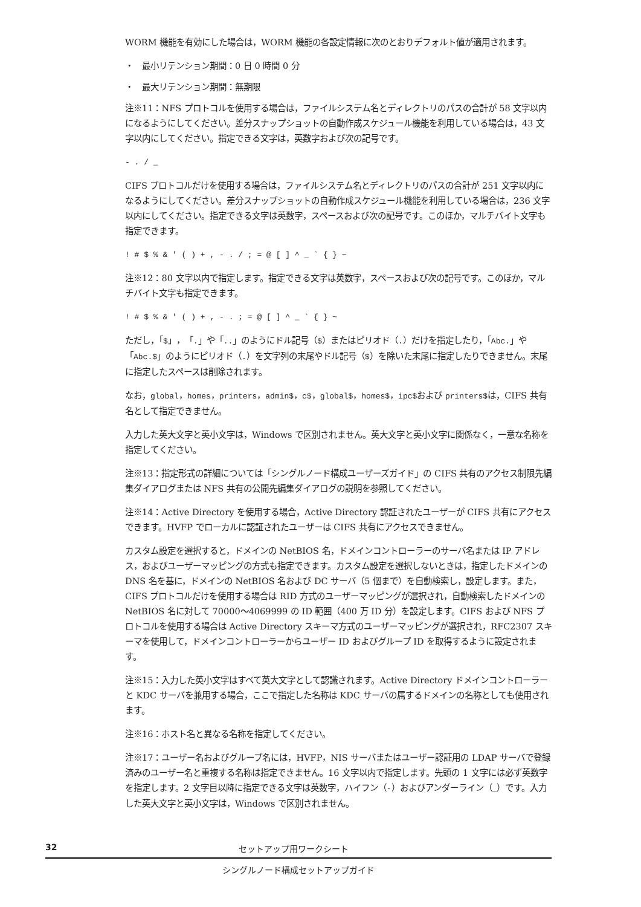WORM 機能を有効にした場合は，WORM 機能の各設定情報に次のとおりデフォルト値が適用されます。
・　最小リテンション期間：0 日 0 時間 0 分
・　最大リテンション期間：無期限
注※11：NFS プロトコルを使用する場合は，ファイルシステム名とディレクトリのパスの合計が 58 文字以内になるようにしてください。差分スナップショットの自動作成スケジュール機能を利用している場合は，43 文字以内にしてください。指定できる文字は，英数字および次の記号です。
- . / _
CIFS プロトコルだけを使用する場合は，ファイルシステム名とディレクトリのパスの合計が 251 文字以内になるようにしてください。差分スナップショットの自動作成スケジュール機能を利用している場合は，236 文字以内にしてください。指定できる文字は英数字，スペースおよび次の記号です。このほか，マルチバイト文字も指定できます。
! # $ % & ' ( ) + , - . / ; = @ [ ] ^ _ ` { } ~
注※12：80 文字以内で指定します。指定できる文字は英数字，スペースおよび次の記号です。このほか，マルチバイト文字も指定できます。
! # $ % & ' ( ) + , - . ; = @ [ ] ^ _ ` { } ~
ただし，「$」，「.」や「..」のようにドル記号（$）またはピリオド（.）だけを指定したり，「Abc.」や「Abc.$」のようにピリオド（.）を文字列の末尾やドル記号（$）を除いた末尾に指定したりできません。末尾に指定したスペースは削除されます。
なお，global，homes，printers，admin$，c$，global$，homes$，ipc$および printers$は，CIFS 共有名として指定できません。
入力した英大文字と英小文字は，Windows で区別されません。英大文字と英小文字に関係なく，一意な名称を指定してください。
注※13：指定形式の詳細については「シングルノード構成ユーザーズガイド」の CIFS 共有のアクセス制限先編集ダイアログまたは NFS 共有の公開先編集ダイアログの説明を参照してください。
注※14：Active Directory を使用する場合，Active Directory 認証されたユーザーが CIFS 共有にアクセスできます。HVFP でローカルに認証されたユーザーは CIFS 共有にアクセスできません。
カスタム設定を選択すると，ドメインの NetBIOS 名，ドメインコントローラーのサーバ名または IP アドレス，およびユーザーマッピングの方式も指定できます。カスタム設定を選択しないときは，指定したドメインの DNS 名を基に，ドメインの NetBIOS 名および DC サーバ（5 個まで）を自動検索し，設定します。また，CIFS プロトコルだけを使用する場合は RID 方式のユーザーマッピングが選択され，自動検索したドメインの NetBIOS 名に対して 70000～4069999 の ID 範囲（400 万 ID 分）を設定します。CIFS および NFS プロトコルを使用する場合は Active Directory スキーマ方式のユーザーマッピングが選択され，RFC2307 スキーマを使用して，ドメインコントローラーからユーザー ID およびグループ ID を取得するように設定されます。
注※15：入力した英小文字はすべて英大文字として認識されます。Active Directory ドメインコントローラーと KDC サーバを兼用する場合，ここで指定した名称は KDC サーバの属するドメインの名称としても使用されます。
注※16：ホスト名と異なる名称を指定してください。
注※17：ユーザー名およびグループ名には，HVFP，NIS サーバまたはユーザー認証用の LDAP サーバで登録済みのユーザー名と重複する名称は指定できません。16 文字以内で指定します。先頭の 1 文字には必ず英数字を指定します。2 文字目以降に指定できる文字は英数字，ハイフン（-）およびアンダーライン（_）です。入力した英大文字と英小文字は，Windows で区別されません。
32 セットアップ用ワークシート
シングルノード構成セットアップガイド